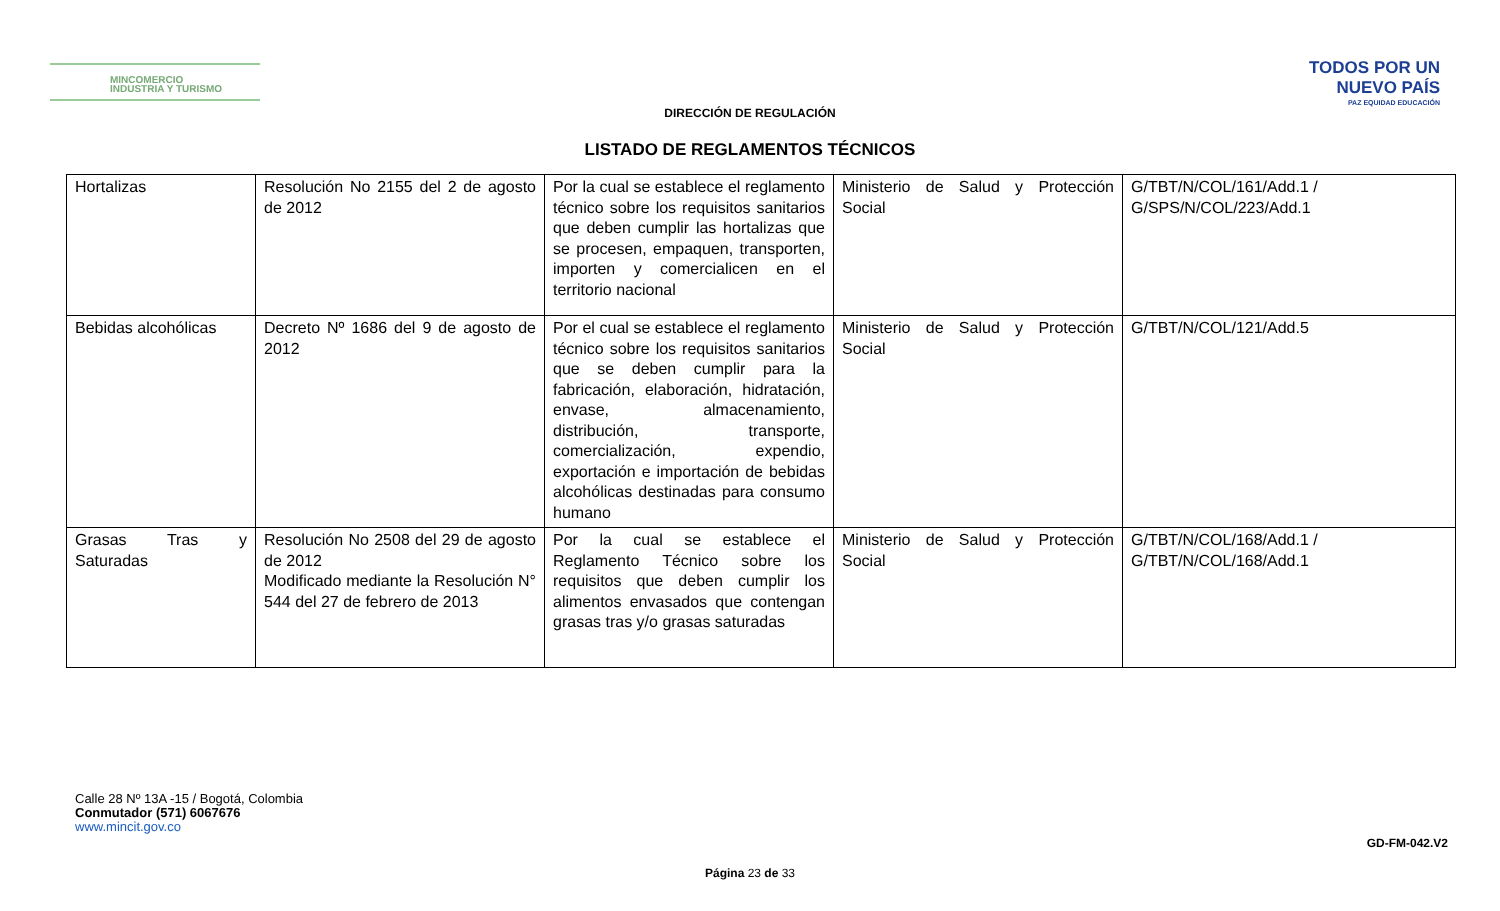MINCOMERCIO
INDUSTRIA Y TURISMO
TODOS POR UN
NUEVO PAÍS
PAZ EQUIDAD EDUCACIÓN
DIRECCIÓN DE REGULACIÓN
LISTADO DE REGLAMENTOS TÉCNICOS
| Hortalizas | Resolución No 2155 del 2 de agosto de 2012 | Por la cual se establece el reglamento técnico sobre los requisitos sanitarios que deben cumplir las hortalizas que se procesen, empaquen, transporten, importen y comercialicen en el territorio nacional | Ministerio de Salud y Protección Social | G/TBT/N/COL/161/Add.1 / G/SPS/N/COL/223/Add.1 |
| Bebidas alcohólicas | Decreto Nº 1686 del 9 de agosto de 2012 | Por el cual se establece el reglamento técnico sobre los requisitos sanitarios que se deben cumplir para la fabricación, elaboración, hidratación, envase, almacenamiento, distribución, transporte, comercialización, expendio, exportación e importación de bebidas alcohólicas destinadas para consumo humano | Ministerio de Salud y Protección Social | G/TBT/N/COL/121/Add.5 |
| Grasas Tras y Saturadas | Resolución No 2508 del 29 de agosto de 2012 Modificado mediante la Resolución N° 544 del 27 de febrero de 2013 | Por la cual se establece el Reglamento Técnico sobre los requisitos que deben cumplir los alimentos envasados que contengan grasas tras y/o grasas saturadas | Ministerio de Salud y Protección Social | G/TBT/N/COL/168/Add.1 / G/TBT/N/COL/168/Add.1 |
Calle 28 Nº 13A -15 / Bogotá, Colombia
Conmutador (571) 6067676
www.mincit.gov.co
GD-FM-042.V2
Página 23 de 33